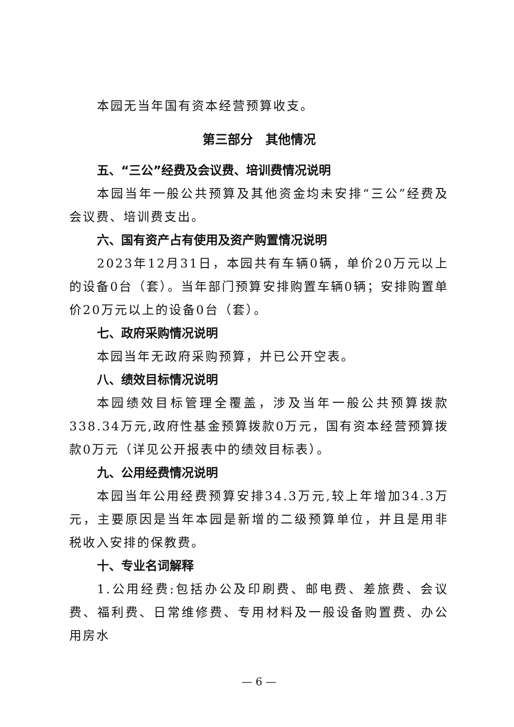本园无当年国有资本经营预算收支。
第三部分　其他情况
五、“三公”经费及会议费、培训费情况说明
本园当年一般公共预算及其他资金均未安排“三公”经费及会议费、培训费支出。
六、国有资产占有使用及资产购置情况说明
2023年12月31日，本园共有车辆0辆，单价20万元以上的设备0台（套）。当年部门预算安排购置车辆0辆；安排购置单价20万元以上的设备0台（套）。
七、政府采购情况说明
本园当年无政府采购预算，并已公开空表。
八、绩效目标情况说明
本园绩效目标管理全覆盖，涉及当年一般公共预算拨款338.34万元,政府性基金预算拨款0万元，国有资本经营预算拨款0万元（详见公开报表中的绩效目标表）。
九、公用经费情况说明
本园当年公用经费预算安排34.3万元,较上年增加34.3万元，主要原因是当年本园是新增的二级预算单位，并且是用非税收入安排的保教费。
十、专业名词解释
1.公用经费:包括办公及印刷费、邮电费、差旅费、会议费、福利费、日常维修费、专用材料及一般设备购置费、办公用房水
— 6 —